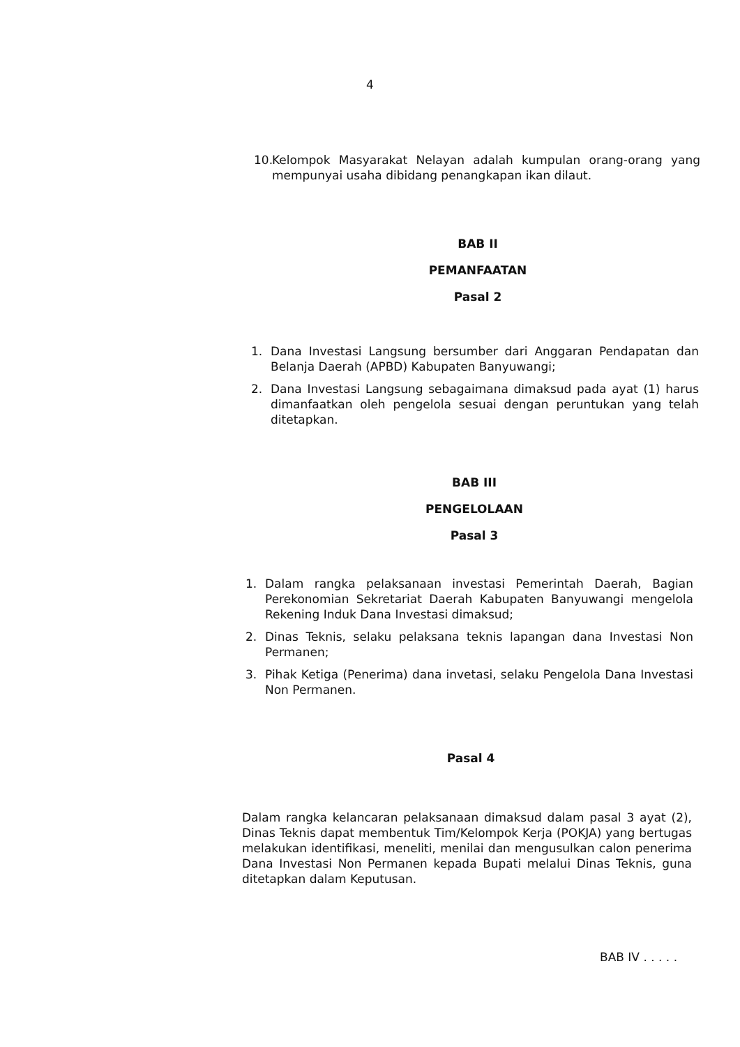4
10. Kelompok Masyarakat Nelayan adalah kumpulan orang-orang yang mempunyai usaha dibidang penangkapan ikan dilaut.
BAB II
PEMANFAATAN
Pasal 2
1. Dana Investasi Langsung bersumber dari Anggaran Pendapatan dan Belanja Daerah (APBD) Kabupaten Banyuwangi;
2. Dana Investasi Langsung sebagaimana dimaksud pada ayat (1) harus dimanfaatkan oleh pengelola sesuai dengan peruntukan yang telah ditetapkan.
BAB III
PENGELOLAAN
Pasal 3
1. Dalam rangka pelaksanaan investasi Pemerintah Daerah, Bagian Perekonomian Sekretariat Daerah Kabupaten Banyuwangi mengelola Rekening Induk Dana Investasi dimaksud;
2. Dinas Teknis, selaku pelaksana teknis lapangan dana Investasi Non Permanen;
3. Pihak Ketiga (Penerima) dana invetasi, selaku Pengelola Dana Investasi Non Permanen.
Pasal 4
Dalam rangka kelancaran pelaksanaan dimaksud dalam pasal 3 ayat (2), Dinas Teknis dapat membentuk Tim/Kelompok Kerja (POKJA) yang bertugas melakukan identifikasi, meneliti, menilai dan mengusulkan calon penerima Dana Investasi Non Permanen kepada Bupati melalui Dinas Teknis, guna ditetapkan dalam Keputusan.
BAB IV . . . . .